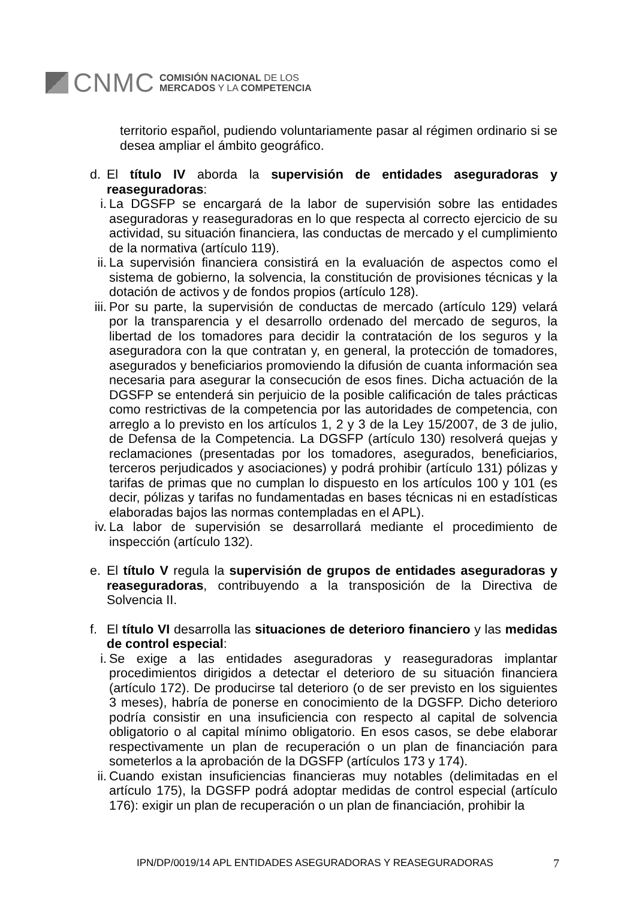CNMC
COMISIÓN NACIONAL DE LOS
MERCADOS Y LA COMPETENCIA
territorio español, pudiendo voluntariamente pasar al régimen ordinario si se desea ampliar el ámbito geográfico.
d. El título IV aborda la supervisión de entidades aseguradoras y reaseguradoras:
i. La DGSFP se encargará de la labor de supervisión sobre las entidades aseguradoras y reaseguradoras en lo que respecta al correcto ejercicio de su actividad, su situación financiera, las conductas de mercado y el cumplimiento de la normativa (artículo 119).
ii.
La supervisión financiera consistirá en la evaluación de aspectos como el sistema de gobierno, la solvencia, la constitución de provisiones técnicas y la dotación de activos y de fondos propios (artículo 128).
iii.
Por su parte, la supervisión de conductas de mercado (artículo 129) velará por la transparencia y el desarrollo ordenado del mercado de seguros, la libertad de los tomadores para decidir la contratación de los seguros y la aseguradora con la que contratan y, en general, la protección de tomadores, asegurados y beneficiarios promoviendo la difusión de cuanta información sea necesaria para asegurar la consecución de esos fines. Dicha actuación de la DGSFP se entenderá sin perjuicio de la posible calificación de tales prácticas como restrictivas de la competencia por las autoridades de competencia, con arreglo a lo previsto en los artículos 1, 2 y 3 de la Ley 15/2007, de 3 de julio, de Defensa de la Competencia. La DGSFP (artículo 130) resolverá quejas y reclamaciones (presentadas por los tomadores, asegurados, beneficiarios, terceros perjudicados y asociaciones) y podrá prohibir (artículo 131) pólizas y tarifas de primas que no cumplan lo dispuesto en los artículos 100 y 101 (es decir, pólizas y tarifas no fundamentadas en bases técnicas ni en estadísticas elaboradas bajos las normas contempladas en el APL).
iv.
La labor de supervisión se desarrollará mediante el procedimiento de inspección (artículo 132).
e. El título V regula la supervisión de grupos de entidades aseguradoras y reaseguradoras, contribuyendo a la transposición de la Directiva de Solvencia II.
f. El título VI desarrolla las situaciones de deterioro financiero y las medidas de control especial:
i. Se exige a las entidades aseguradoras y reaseguradoras implantar procedimientos dirigidos a detectar el deterioro de su situación financiera (artículo 172). De producirse tal deterioro (o de ser previsto en los siguientes 3 meses), habría de ponerse en conocimiento de la DGSFP. Dicho deterioro podría consistir en una insuficiencia con respecto al capital de solvencia obligatorio o al capital mínimo obligatorio. En esos casos, se debe elaborar respectivamente un plan de recuperación o un plan de financiación para someterlos a la aprobación de la DGSFP (artículos 173 y 174).
ii.
Cuando existan insuficiencias financieras muy notables (delimitadas en el artículo 175), la DGSFP podrá adoptar medidas de control especial (artículo 176): exigir un plan de recuperación o un plan de financiación, prohibir la
IPN/DP/0019/14 APL ENTIDADES ASEGURADORAS Y REASEGURADORAS 7